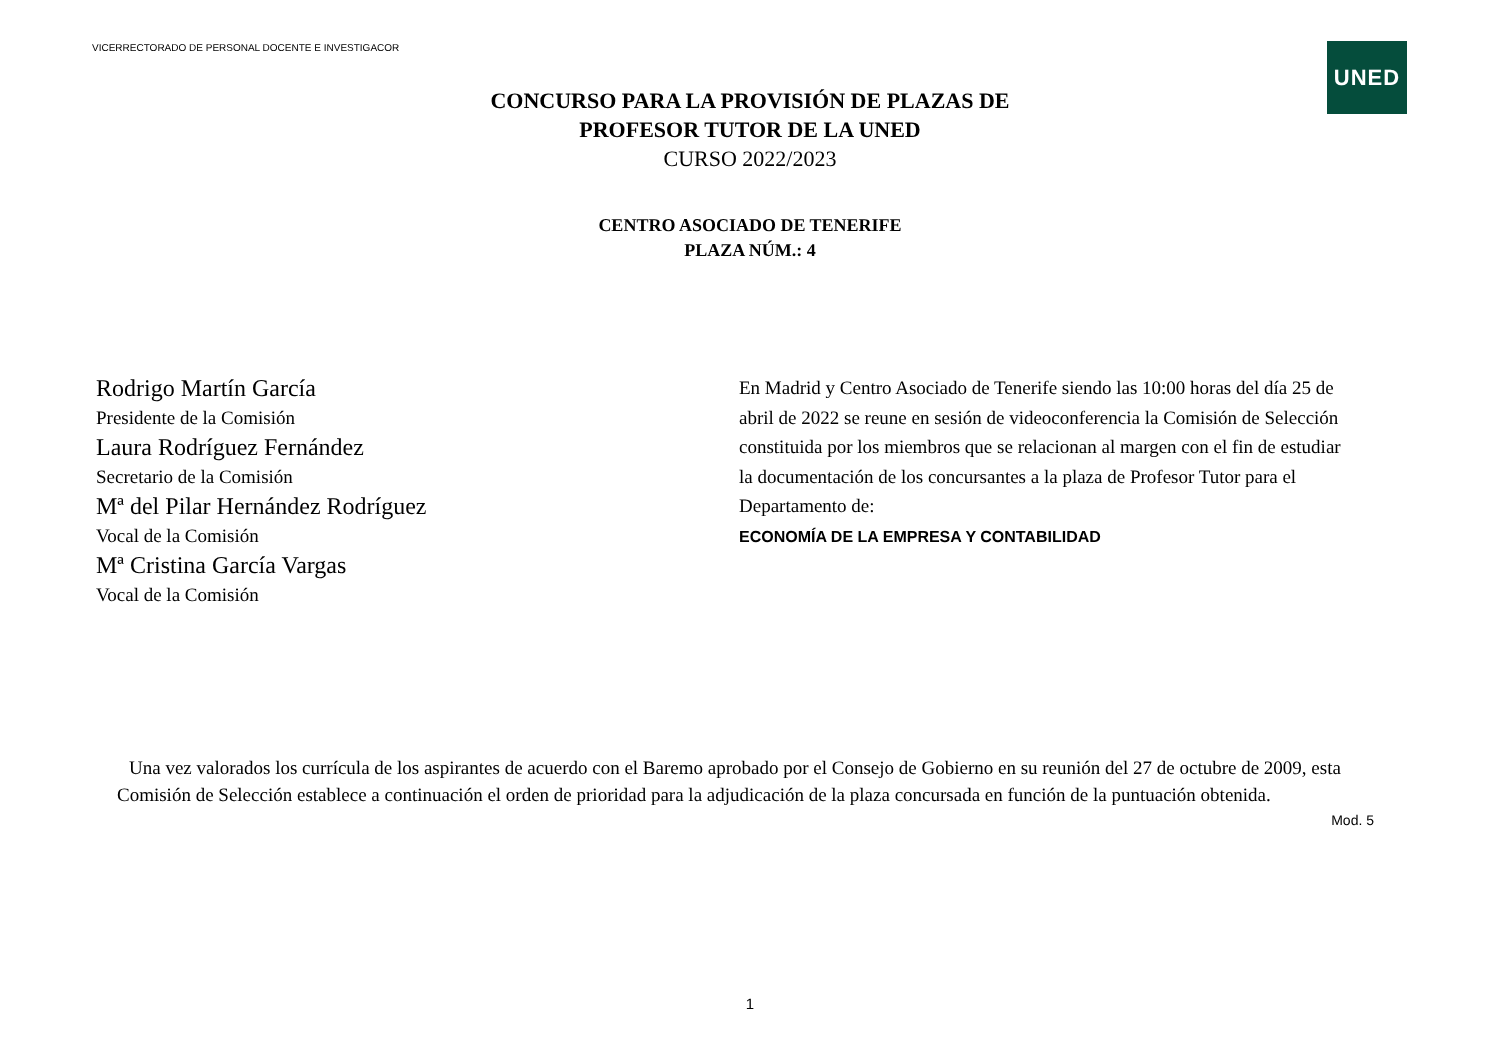VICERRECTORADO DE PERSONAL DOCENTE E INVESTIGACOR
UNED
CONCURSO PARA LA PROVISIÓN DE PLAZAS DE
PROFESOR TUTOR DE LA UNED
CURSO 2022/2023
CENTRO ASOCIADO DE TENERIFE
PLAZA NÚM.: 4
Rodrigo Martín García
Presidente de la Comisión
Laura Rodríguez Fernández
Secretario de la Comisión
Mª del Pilar Hernández Rodríguez
Vocal de la Comisión
Mª Cristina García Vargas
Vocal de la Comisión
En Madrid y Centro Asociado de Tenerife siendo las 10:00 horas del día 25 de abril de 2022 se reune en sesión de videoconferencia la Comisión de Selección constituida por los miembros que se relacionan al margen con el fin de estudiar la documentación de los concursantes a la plaza de Profesor Tutor para el Departamento de:
ECONOMÍA DE LA EMPRESA Y CONTABILIDAD
Una vez valorados los currícula de los aspirantes de acuerdo con el Baremo aprobado por el Consejo de Gobierno en su reunión del 27 de octubre de 2009, esta Comisión de Selección establece a continuación el orden de prioridad para la adjudicación de la plaza concursada en función de la puntuación obtenida.
Mod. 5
1